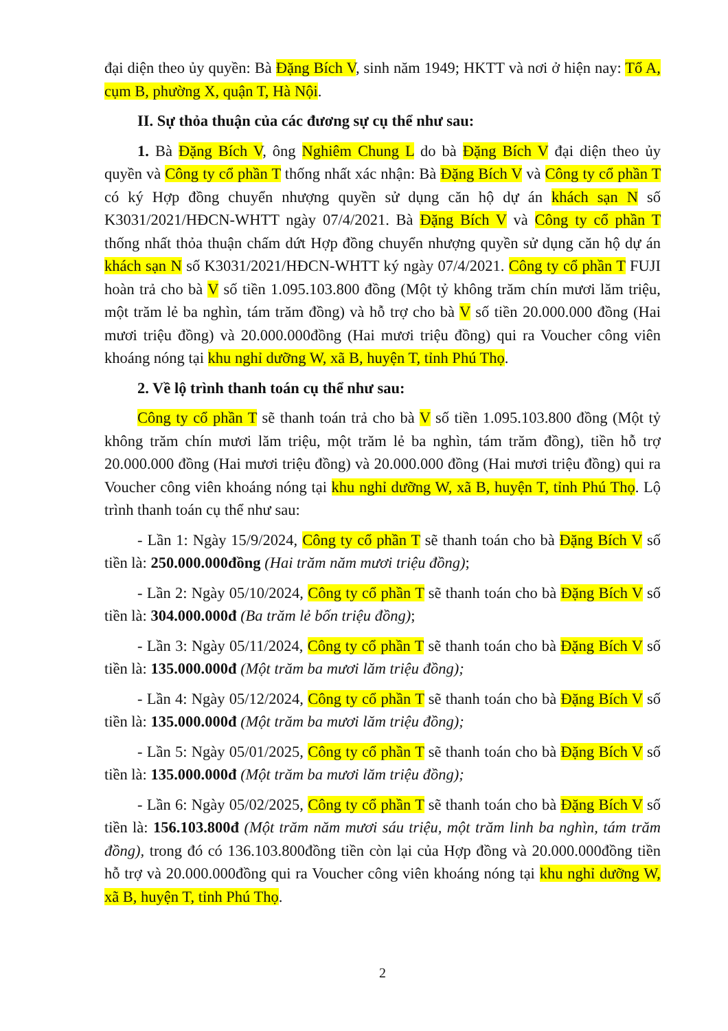đại diện theo ủy quyền: Bà Đặng Bích V, sinh năm 1949; HKTT và nơi ở hiện nay: Tổ A, cụm B, phường X, quận T, Hà Nội.
II. Sự thỏa thuận của các đương sự cụ thể như sau:
1. Bà Đặng Bích V, ông Nghiêm Chung L do bà Đặng Bích V đại diện theo ủy quyền và Công ty cổ phần T thống nhất xác nhận: Bà Đặng Bích V và Công ty cổ phần T có ký Hợp đồng chuyển nhượng quyền sử dụng căn hộ dự án khách sạn N số K3031/2021/HĐCN-WHTT ngày 07/4/2021. Bà Đặng Bích V và Công ty cổ phần T thống nhất thỏa thuận chấm dứt Hợp đồng chuyển nhượng quyền sử dụng căn hộ dự án khách sạn N số K3031/2021/HĐCN-WHTT ký ngày 07/4/2021. Công ty cổ phần T FUJI hoàn trả cho bà V số tiền 1.095.103.800 đồng (Một tỷ không trăm chín mươi lăm triệu, một trăm lẻ ba nghìn, tám trăm đồng) và hỗ trợ cho bà V số tiền 20.000.000 đồng (Hai mươi triệu đồng) và 20.000.000đồng (Hai mươi triệu đồng) qui ra Voucher công viên khoáng nóng tại khu nghỉ dưỡng W, xã B, huyện T, tỉnh Phú Thọ.
2. Về lộ trình thanh toán cụ thể như sau:
Công ty cổ phần T sẽ thanh toán trả cho bà V số tiền 1.095.103.800 đồng (Một tỷ không trăm chín mươi lăm triệu, một trăm lẻ ba nghìn, tám trăm đồng), tiền hỗ trợ 20.000.000 đồng (Hai mươi triệu đồng) và 20.000.000 đồng (Hai mươi triệu đồng) qui ra Voucher công viên khoáng nóng tại khu nghỉ dưỡng W, xã B, huyện T, tỉnh Phú Thọ. Lộ trình thanh toán cụ thể như sau:
- Lần 1: Ngày 15/9/2024, Công ty cổ phần T sẽ thanh toán cho bà Đặng Bích V số tiền là: 250.000.000đồng (Hai trăm năm mươi triệu đồng);
- Lần 2: Ngày 05/10/2024, Công ty cổ phần T sẽ thanh toán cho bà Đặng Bích V số tiền là: 304.000.000đ (Ba trăm lẻ bốn triệu đồng);
- Lần 3: Ngày 05/11/2024, Công ty cổ phần T sẽ thanh toán cho bà Đặng Bích V số tiền là: 135.000.000đ (Một trăm ba mươi lăm triệu đồng);
- Lần 4: Ngày 05/12/2024, Công ty cổ phần T sẽ thanh toán cho bà Đặng Bích V số tiền là: 135.000.000đ (Một trăm ba mươi lăm triệu đồng);
- Lần 5: Ngày 05/01/2025, Công ty cổ phần T sẽ thanh toán cho bà Đặng Bích V số tiền là: 135.000.000đ (Một trăm ba mươi lăm triệu đồng);
- Lần 6: Ngày 05/02/2025, Công ty cổ phần T sẽ thanh toán cho bà Đặng Bích V số tiền là: 156.103.800đ (Một trăm năm mươi sáu triệu, một trăm linh ba nghìn, tám trăm đồng), trong đó có 136.103.800đồng tiền còn lại của Hợp đồng và 20.000.000đồng tiền hỗ trợ và 20.000.000đồng qui ra Voucher công viên khoáng nóng tại khu nghỉ dưỡng W, xã B, huyện T, tỉnh Phú Thọ.
2